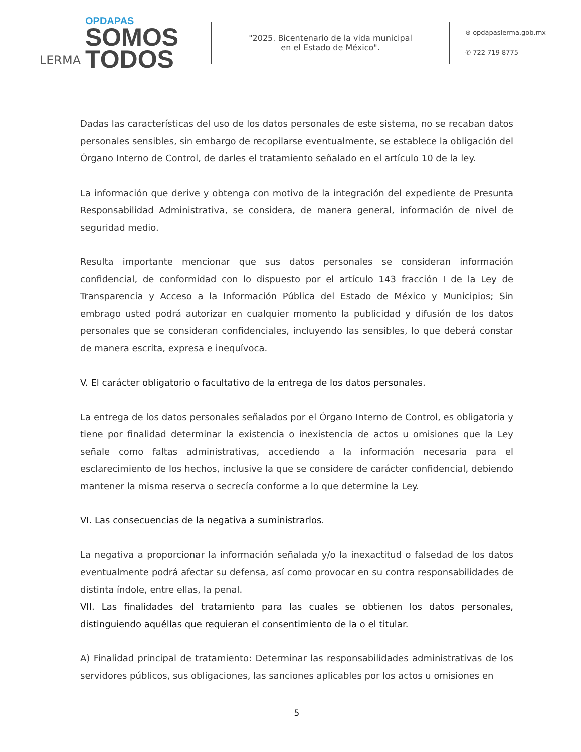LERMA
OPDAPAS
SOMOS
TODOS
"2025. Bicentenario de la vida municipal
en el Estado de México".
⊕ opdapaslerma.gob.mx
✆ 722 719 8775
Dadas las características del uso de los datos personales de este sistema, no se recaban datos personales sensibles, sin embargo de recopilarse eventualmente, se establece la obligación del Órgano Interno de Control, de darles el tratamiento señalado en el artículo 10 de la ley.
La información que derive y obtenga con motivo de la integración del expediente de Presunta Responsabilidad Administrativa, se considera, de manera general, información de nivel de seguridad medio.
Resulta importante mencionar que sus datos personales se consideran información confidencial, de conformidad con lo dispuesto por el artículo 143 fracción I de la Ley de Transparencia y Acceso a la Información Pública del Estado de México y Municipios; Sin embrago usted podrá autorizar en cualquier momento la publicidad y difusión de los datos personales que se consideran confidenciales, incluyendo las sensibles, lo que deberá constar de manera escrita, expresa e inequívoca.
V. El carácter obligatorio o facultativo de la entrega de los datos personales.
La entrega de los datos personales señalados por el Órgano Interno de Control, es obligatoria y tiene por finalidad determinar la existencia o inexistencia de actos u omisiones que la Ley señale como faltas administrativas, accediendo a la información necesaria para el esclarecimiento de los hechos, inclusive la que se considere de carácter confidencial, debiendo mantener la misma reserva o secrecía conforme a lo que determine la Ley.
VI. Las consecuencias de la negativa a suministrarlos.
La negativa a proporcionar la información señalada y/o la inexactitud o falsedad de los datos eventualmente podrá afectar su defensa, así como provocar en su contra responsabilidades de distinta índole, entre ellas, la penal.
VII. Las finalidades del tratamiento para las cuales se obtienen los datos personales, distinguiendo aquéllas que requieran el consentimiento de la o el titular.
A) Finalidad principal de tratamiento: Determinar las responsabilidades administrativas de los servidores públicos, sus obligaciones, las sanciones aplicables por los actos u omisiones en
5